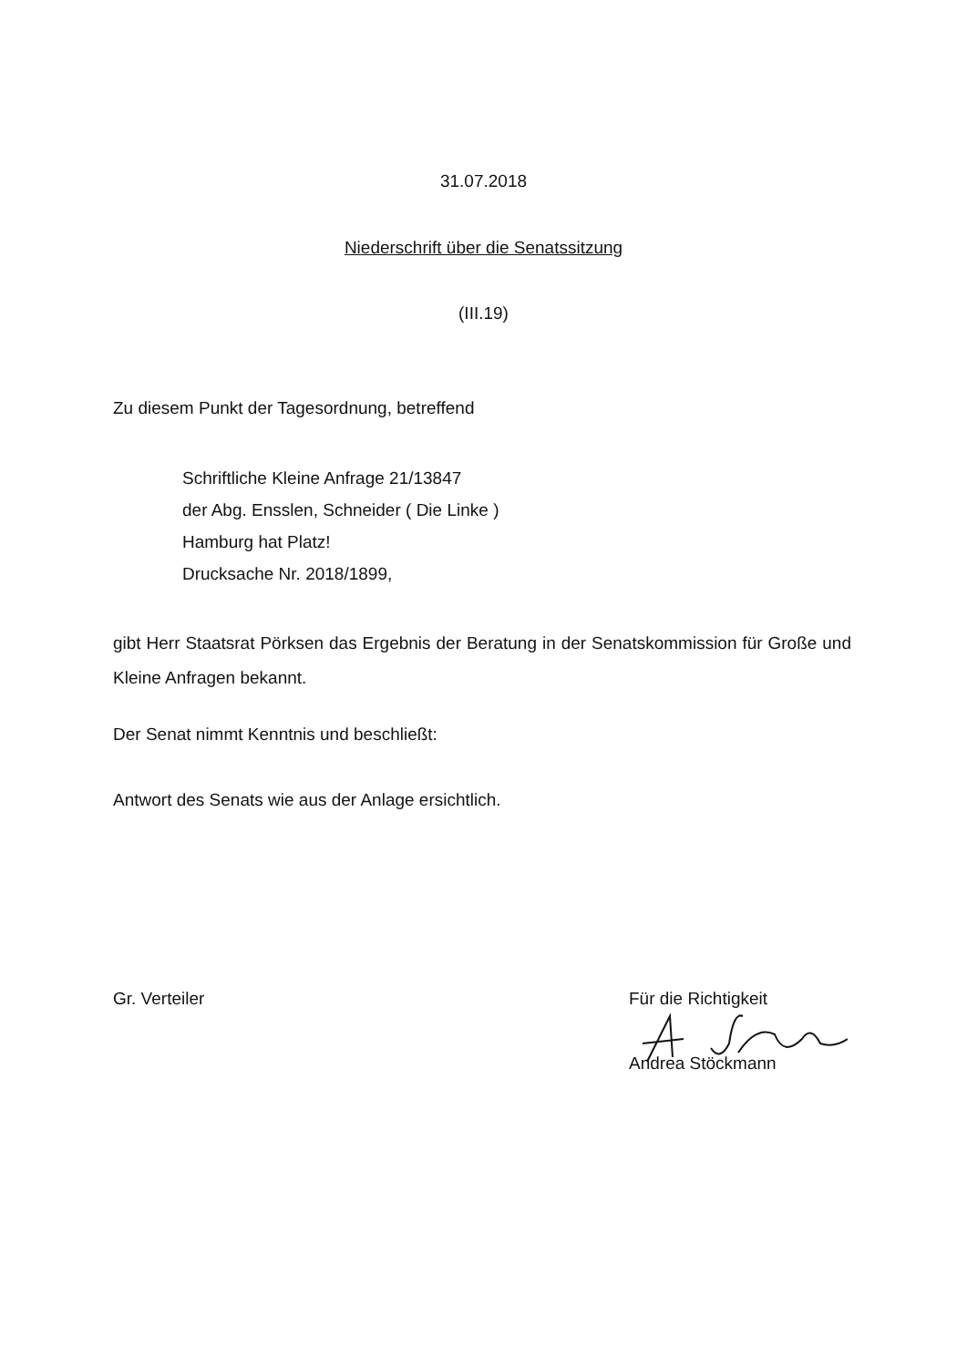31.07.2018
Niederschrift über die Senatssitzung
(III.19)
Zu diesem Punkt der Tagesordnung, betreffend
Schriftliche Kleine Anfrage 21/13847
der Abg. Ensslen, Schneider ( Die Linke )
Hamburg hat Platz!
Drucksache Nr. 2018/1899,
gibt Herr Staatsrat Pörksen das Ergebnis der Beratung in der Senatskommission für Große und Kleine Anfragen bekannt.
Der Senat nimmt Kenntnis und beschließt:
Antwort des Senats wie aus der Anlage ersichtlich.
Gr. Verteiler Für die Richtigkeit
Andrea Stöckmann